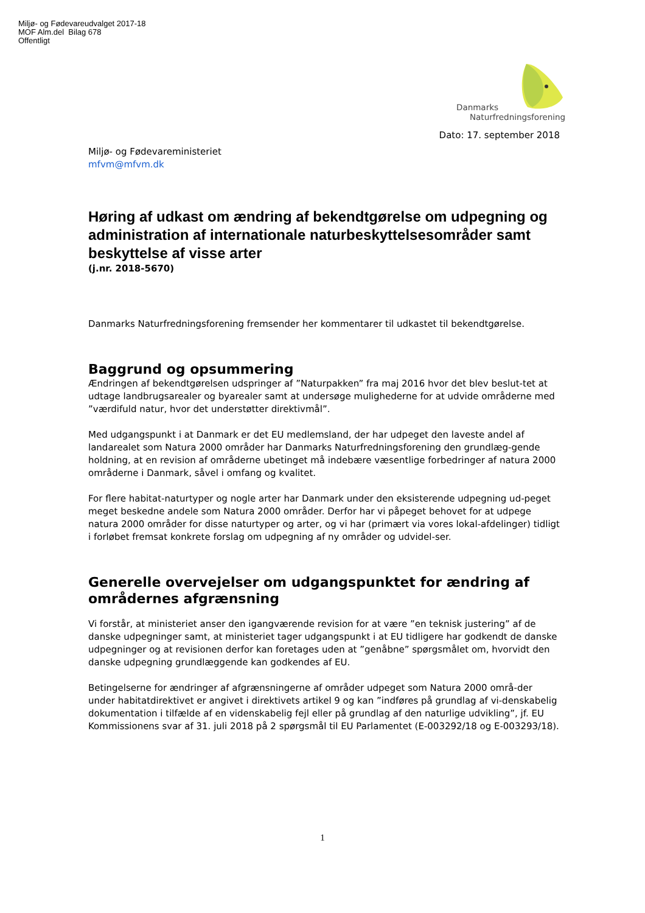Miljø- og Fødevareudvalget 2017-18
MOF Alm.del Bilag 678
Offentligt
Danmarks
Naturfredningsforening
Dato: 17. september 2018
Miljø- og Fødevareministeriet
mfvm@mfvm.dk
Høring af udkast om ændring af bekendtgørelse om udpegning og administration af internationale naturbeskyttelsesområder samt beskyttelse af visse arter
(j.nr. 2018-5670)
Danmarks Naturfredningsforening fremsender her kommentarer til udkastet til bekendtgørelse.
Baggrund og opsummering
Ændringen af bekendtgørelsen udspringer af ”Naturpakken” fra maj 2016 hvor det blev beslut-tet at udtage landbrugsarealer og byarealer samt at undersøge mulighederne for at udvide områderne med ”værdifuld natur, hvor det understøtter direktivmål”.
Med udgangspunkt i at Danmark er det EU medlemsland, der har udpeget den laveste andel af landarealet som Natura 2000 områder har Danmarks Naturfredningsforening den grundlæg-gende holdning, at en revision af områderne ubetinget må indebære væsentlige forbedringer af natura 2000 områderne i Danmark, såvel i omfang og kvalitet.
For flere habitat-naturtyper og nogle arter har Danmark under den eksisterende udpegning ud-peget meget beskedne andele som Natura 2000 områder. Derfor har vi påpeget behovet for at udpege natura 2000 områder for disse naturtyper og arter, og vi har (primært via vores lokal-afdelinger) tidligt i forløbet fremsat konkrete forslag om udpegning af ny områder og udvidel-ser.
Generelle overvejelser om udgangspunktet for ændring af områdernes afgrænsning
Vi forstår, at ministeriet anser den igangværende revision for at være ”en teknisk justering” af de danske udpegninger samt, at ministeriet tager udgangspunkt i at EU tidligere har godkendt de danske udpegninger og at revisionen derfor kan foretages uden at ”genåbne” spørgsmålet om, hvorvidt den danske udpegning grundlæggende kan godkendes af EU.
Betingelserne for ændringer af afgrænsningerne af områder udpeget som Natura 2000 områ-der under habitatdirektivet er angivet i direktivets artikel 9 og kan ”indføres på grundlag af vi-denskabelig dokumentation i tilfælde af en videnskabelig fejl eller på grundlag af den naturlige udvikling”, jf. EU Kommissionens svar af 31. juli 2018 på 2 spørgsmål til EU Parlamentet (E-003292/18 og E-003293/18).
1